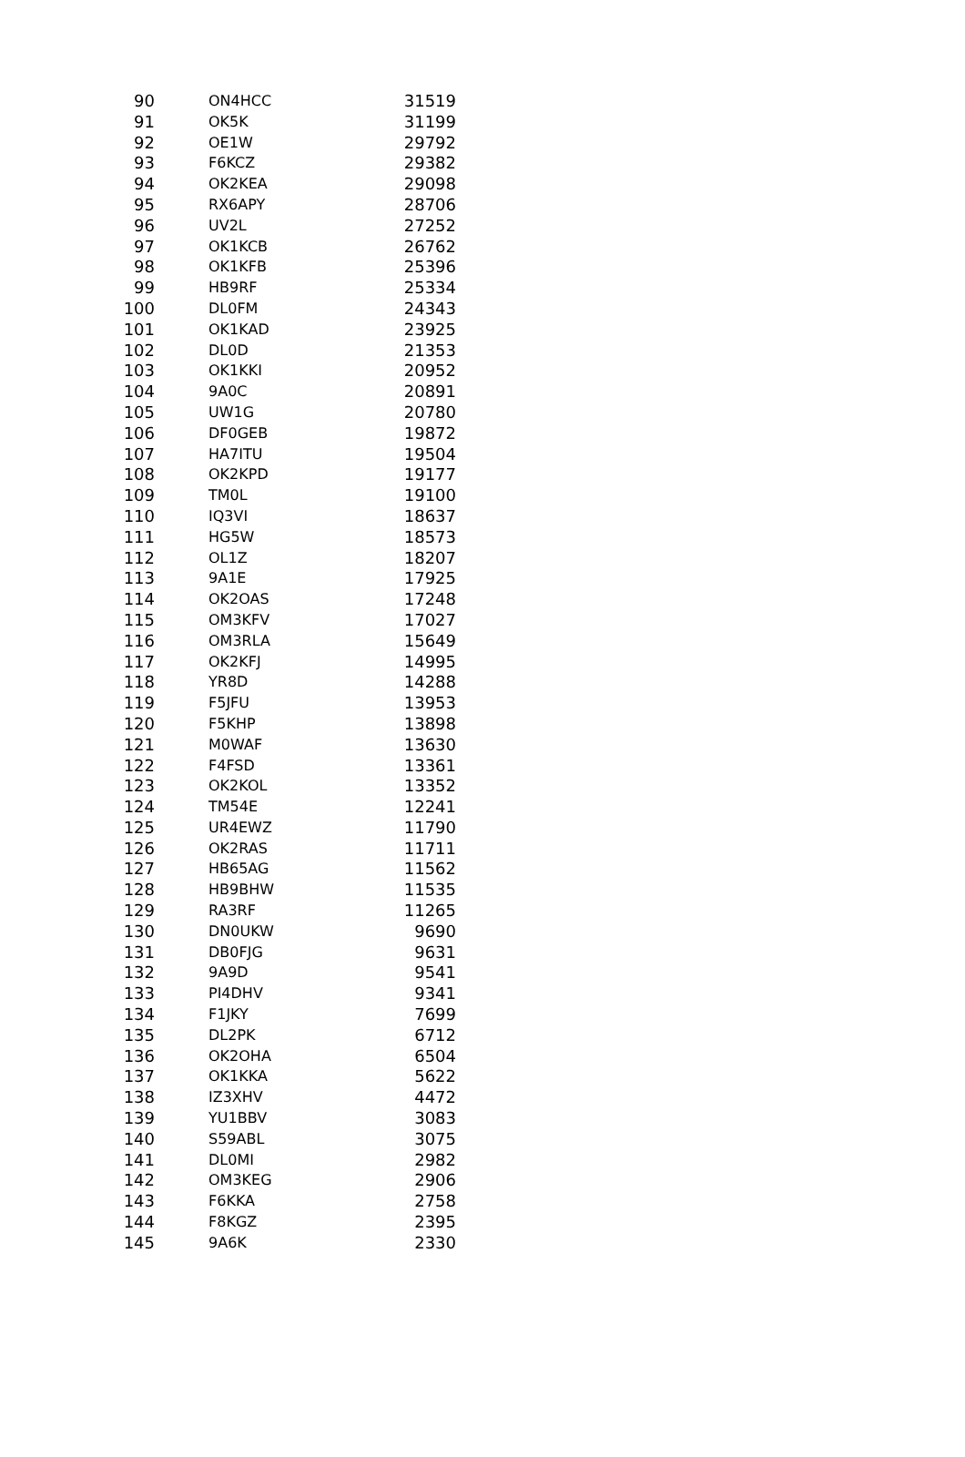| 90 | ON4HCC | 31519 |
| 91 | OK5K | 31199 |
| 92 | OE1W | 29792 |
| 93 | F6KCZ | 29382 |
| 94 | OK2KEA | 29098 |
| 95 | RX6APY | 28706 |
| 96 | UV2L | 27252 |
| 97 | OK1KCB | 26762 |
| 98 | OK1KFB | 25396 |
| 99 | HB9RF | 25334 |
| 100 | DL0FM | 24343 |
| 101 | OK1KAD | 23925 |
| 102 | DL0D | 21353 |
| 103 | OK1KKI | 20952 |
| 104 | 9A0C | 20891 |
| 105 | UW1G | 20780 |
| 106 | DF0GEB | 19872 |
| 107 | HA7ITU | 19504 |
| 108 | OK2KPD | 19177 |
| 109 | TM0L | 19100 |
| 110 | IQ3VI | 18637 |
| 111 | HG5W | 18573 |
| 112 | OL1Z | 18207 |
| 113 | 9A1E | 17925 |
| 114 | OK2OAS | 17248 |
| 115 | OM3KFV | 17027 |
| 116 | OM3RLA | 15649 |
| 117 | OK2KFJ | 14995 |
| 118 | YR8D | 14288 |
| 119 | F5JFU | 13953 |
| 120 | F5KHP | 13898 |
| 121 | M0WAF | 13630 |
| 122 | F4FSD | 13361 |
| 123 | OK2KOL | 13352 |
| 124 | TM54E | 12241 |
| 125 | UR4EWZ | 11790 |
| 126 | OK2RAS | 11711 |
| 127 | HB65AG | 11562 |
| 128 | HB9BHW | 11535 |
| 129 | RA3RF | 11265 |
| 130 | DN0UKW | 9690 |
| 131 | DB0FJG | 9631 |
| 132 | 9A9D | 9541 |
| 133 | PI4DHV | 9341 |
| 134 | F1JKY | 7699 |
| 135 | DL2PK | 6712 |
| 136 | OK2OHA | 6504 |
| 137 | OK1KKA | 5622 |
| 138 | IZ3XHV | 4472 |
| 139 | YU1BBV | 3083 |
| 140 | S59ABL | 3075 |
| 141 | DL0MI | 2982 |
| 142 | OM3KEG | 2906 |
| 143 | F6KKA | 2758 |
| 144 | F8KGZ | 2395 |
| 145 | 9A6K | 2330 |